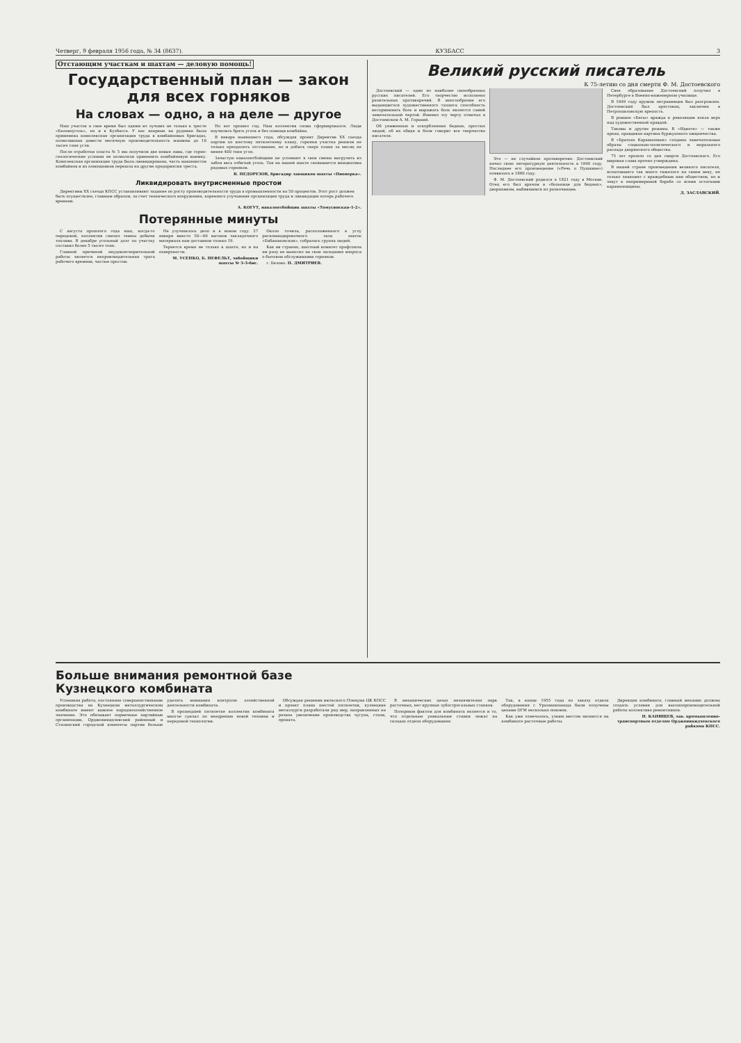Четверг, 9 февраля 1956 года, № 34 (8637). КУЗБАСС 3
Отстающим участкам и шахтам — деловую помощь!
Государственный план — закон для всех горняков
На словах — одно, а на деле — другое
Наш участок в свое время был одним из лучших не только в тресте «Беловоуголь», но и в Кузбассе. У нас впервые на руднике была применена комплексная организация труда в комбайновых бригадах, позволившая довести месячную производительность машины до 18 тысяч тонн угля.
После отработки пласта № 5 мы получили две новые лавы, где горно-геологические условия не позволяли применить комбайновую выемку. Комплексная организация труда была ликвидирована, часть машинистов комбайнов и их помощников перешла на другие предприятия треста.
Но вот прошел год. Наш коллектив снова сформировался. Люди научились брать уголь и без помощи комбайна.
В январе нынешнего года, обсуждая проект Директив XX съезда партии по шестому пятилетнему плану, горняки участка решили не только преодолеть отставание, но и добыть сверх плана за месяц не менее 400 тонн угля.
Зачастую навалоотбойщики не успевают в свои смены выгрузить из забоя весь отбитый уголь. Так на нашей шахте сковывается инициатива рядовых горняков.
В. НЕДОРЕЗОВ, бригадир лавщиков шахты «Пионерка».
Ликвидировать внутрисменные простои
Директивы XX съезда КПСС устанавливают задание по росту производительности труда в промышленности на 50 процентов. Этот рост должен быть осуществлен, главным образом, за счет технического вооружения, коренного улучшения организации труда и ликвидации потерь рабочего времени.
А. КОГУТ, навалоотбойщик шахты «Томусинская-1-2».
Потерянные минуты
С августа прошлого года наш, когда-то передовой, коллектив снизил темпы добычи топлива. В декабре угольный долг по участку составил более 5 тысяч тонн.
Главной причиной неудовлетворительной работы является непроизводительная трата рабочего времени, частые простои.
Не улучшилось дело и в новом году. 27 января вместо 50—60 вагонов закладочного материала нам доставили только 19.
Теряется время не только в шахте, но и на поверхности.
М. УСЕНКО, Б. НЕФЕЛЬТ, забойщики шахты № 3-3-бис.
Около точила, расположенного в углу раскомандировочного зала шахты «Бабанаковская», собралась группа людей.
Как ни странно, шахтный комитет профсоюза ни разу не выносил на свои заседания вопроса о бытовом обслуживании горняков.
г. Белово. П. ДМИТРИЕВ.
Великий русский писатель
К 75-летию со дня смерти Ф. М. Достоевского
Достоевский — один из наиболее своеобразных русских писателей. Его творчество исполнено разительных противоречий. В многообразии его выдающегося художественного таланта способность воспринимать боль и выражать боль является самой замечательной чертой. Именно эту черту отмечал в Достоевском А. М. Горький.
Об униженных и оскорбленных бедных, простых людей, об их обиде и боли говорит все творчество писателя.
Это — не случайное противоречие. Достоевский начал свою литературную деятельность в 1846 году. Последнее его произведение («Речь о Пушкине») появилось в 1880 году.
Ф. М. Достоевский родился в 1821 году в Москве. Отец его был врачом в «больнице для бедных», дворянином, выбившимся из разночинцев.
Свое образование Достоевский получил в Петербурге в Военно-инженерном училище.
В 1849 году кружок петрашевцев был разгромлен. Достоевский был арестован, заключен в Петропавловскую крепость.
В романе «Бесы» вражда к революции взяла верх над художественной правдой.
Таковы и другие романы. В «Идиоте» — также яркая, правдивая картина буржуазного хищничества.
В «Братьях Карамазовых» созданы замечательные образы социально-политического и морального распада дворянского общества.
75 лет прошло со дня смерти Достоевского. Его мировая слава прочно утверждена.
В нашей стране произведения великого писателя, испытавшего так много тяжелого на своем веку, не только знакомят с враждебным нам обществом, но и зовут к непримиримой борьбе со всеми остатками карамазовщины.
Д. ЗАСЛАВСКИЙ.
Больше внимания ремонтной базе Кузнецкого комбината
Успешная работа, постоянное совершенствование производства на Кузнецком металлургическом комбинате имеют важное народнохозяйственное значение. Это обязывает первичные партийные организации, Орджоникидзевский районный и Сталинский городской комитеты партии больше уделять внимания контролю хозяйственной деятельности комбината.
В прошедшей пятилетке коллектив комбината многое сделал по внедрению новой техники и передовой технологии.
Обсуждая решения июльского Пленума ЦК КПСС и проект плана шестой пятилетки, кузнецкие металлурги разработали ряд мер, направленных на резкое увеличение производства чугуна, стали, проката.
В механических цехах незначителен парк расточных, нет крупных зубострогальных станков.
Позорным фактом для комбината является и то, что отдельные уникальные станки лежат на складах отдела оборудования.
Так, в конце 1955 года по заказу отдела оборудования с Уралмашзавода были получены цехами ОГМ несколько поковок.
Как уже отмечалось, узким местом являются на комбинате расточные работы.
Дирекция комбината, главный механик должны создать условия для высокопроизводительной работы коллектива ремонтников.
Н. КАНИЩЕВ, зав. промышленно-транспортным отделом Орджоникидзевского райкома КПСС.